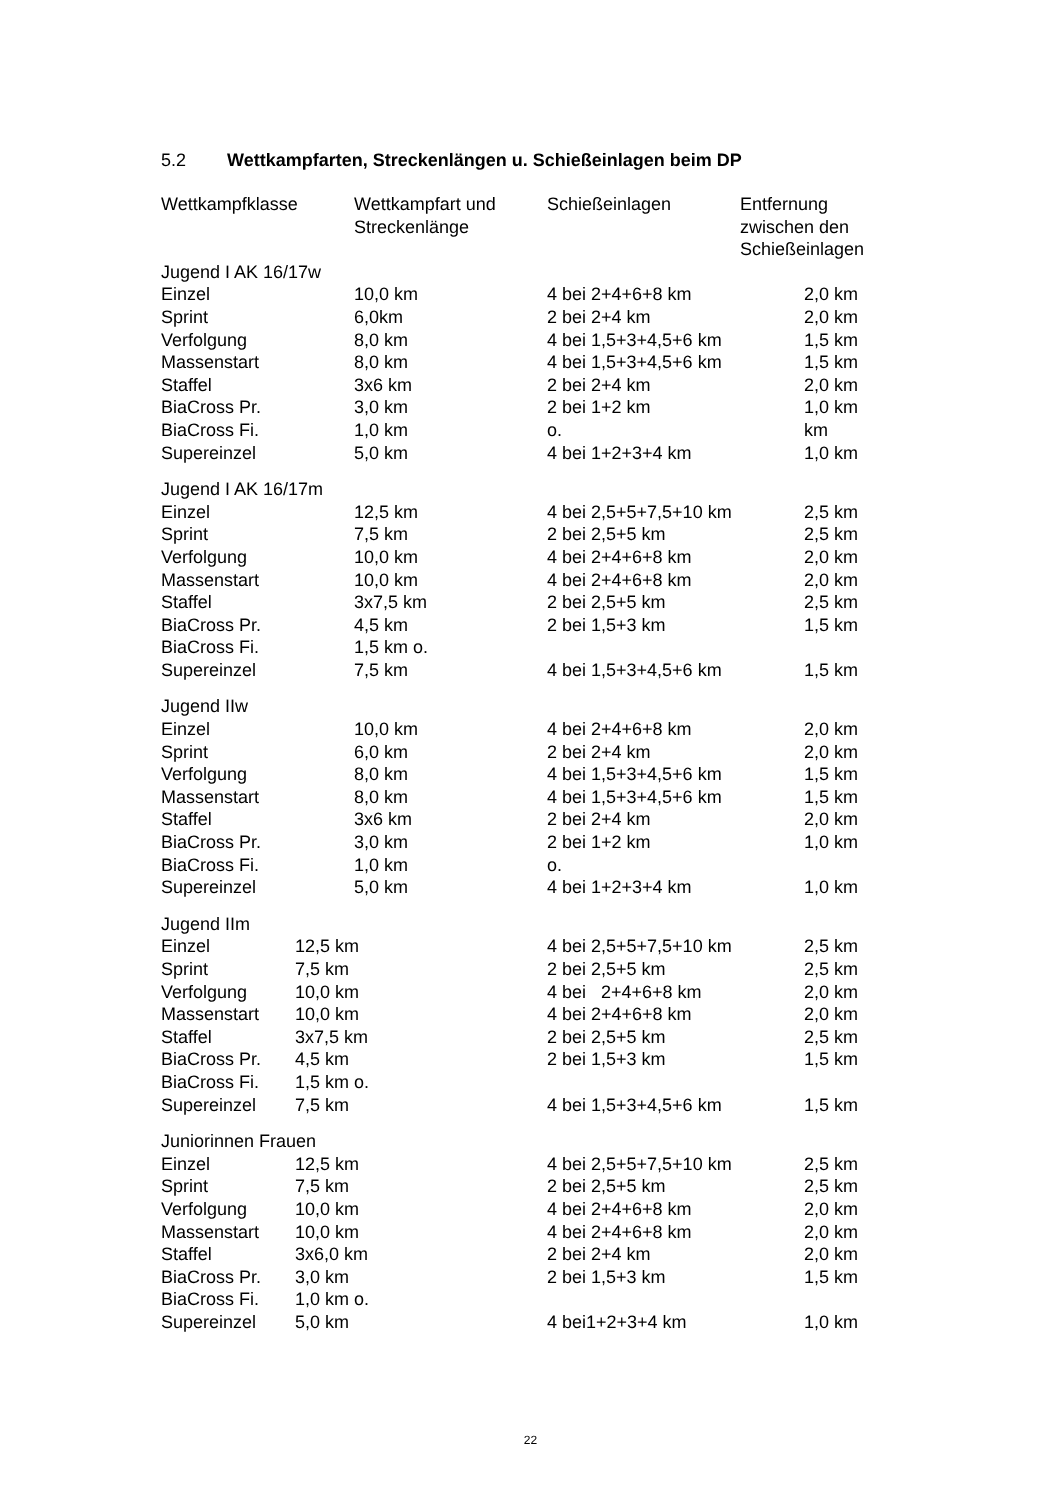5.2 Wettkampfarten, Streckenlängen u. Schießeinlagen beim DP
| Wettkampfklasse | Wettkampfart und Streckenlänge | Schießeinlagen | Entfernung zwischen den Schießeinlagen |
| --- | --- | --- | --- |
| Jugend I AK 16/17w | | | |
| Einzel | 10,0 km | 4 bei 2+4+6+8 km | 2,0 km |
| Sprint | 6,0km | 2 bei 2+4 km | 2,0 km |
| Verfolgung | 8,0 km | 4 bei 1,5+3+4,5+6 km | 1,5 km |
| Massenstart | 8,0 km | 4 bei 1,5+3+4,5+6 km | 1,5 km |
| Staffel | 3x6 km | 2 bei 2+4 km | 2,0 km |
| BiaCross Pr. | 3,0 km | 2 bei 1+2 km | 1,0 km |
| BiaCross Fi. | 1,0 km | o. | km |
| Supereinzel | 5,0 km | 4 bei 1+2+3+4 km | 1,0 km |
| Jugend I AK 16/17m | | | |
| Einzel | 12,5 km | 4 bei 2,5+5+7,5+10 km | 2,5 km |
| Sprint | 7,5 km | 2 bei 2,5+5 km | 2,5 km |
| Verfolgung | 10,0 km | 4 bei 2+4+6+8 km | 2,0 km |
| Massenstart | 10,0 km | 4 bei 2+4+6+8 km | 2,0 km |
| Staffel | 3x7,5 km | 2 bei 2,5+5 km | 2,5 km |
| BiaCross Pr. | 4,5 km | 2 bei 1,5+3 km | 1,5 km |
| BiaCross Fi. | 1,5 km o. | | |
| Supereinzel | 7,5 km | 4 bei 1,5+3+4,5+6 km | 1,5 km |
| Jugend IIw | | | |
| Einzel | 10,0 km | 4 bei 2+4+6+8 km | 2,0 km |
| Sprint | 6,0 km | 2 bei 2+4 km | 2,0 km |
| Verfolgung | 8,0 km | 4 bei 1,5+3+4,5+6 km | 1,5 km |
| Massenstart | 8,0 km | 4 bei 1,5+3+4,5+6 km | 1,5 km |
| Staffel | 3x6 km | 2 bei 2+4 km | 2,0 km |
| BiaCross Pr. | 3,0 km | 2 bei 1+2 km | 1,0 km |
| BiaCross Fi. | 1,0 km | o. | |
| Supereinzel | 5,0 km | 4 bei 1+2+3+4 km | 1,0 km |
| Jugend IIm | | | |
| Einzel 12,5 km | | 4 bei 2,5+5+7,5+10 km | 2,5 km |
| Sprint 7,5 km | | 2 bei 2,5+5 km | 2,5 km |
| Verfolgung 10,0 km | | 4 bei 2+4+6+8 km | 2,0 km |
| Massenstart 10,0 km | | 4 bei 2+4+6+8 km | 2,0 km |
| Staffel 3x7,5 km | | 2 bei 2,5+5 km | 2,5 km |
| BiaCross Pr. 4,5 km | | 2 bei 1,5+3 km | 1,5 km |
| BiaCross Fi. 1,5 km o. | | | |
| Supereinzel 7,5 km | | 4 bei 1,5+3+4,5+6 km | 1,5 km |
| Juniorinnen Frauen | | | |
| Einzel 12,5 km | | 4 bei 2,5+5+7,5+10 km | 2,5 km |
| Sprint 7,5 km | | 2 bei 2,5+5 km | 2,5 km |
| Verfolgung 10,0 km | | 4 bei 2+4+6+8 km | 2,0 km |
| Massenstart 10,0 km | | 4 bei 2+4+6+8 km | 2,0 km |
| Staffel 3x6,0 km | | 2 bei 2+4 km | 2,0 km |
| BiaCross Pr. 3,0 km | | 2 bei 1,5+3 km | 1,5 km |
| BiaCross Fi. 1,0 km o. | | | |
| Supereinzel 5,0 km | | 4 bei1+2+3+4 km | 1,0 km |
22